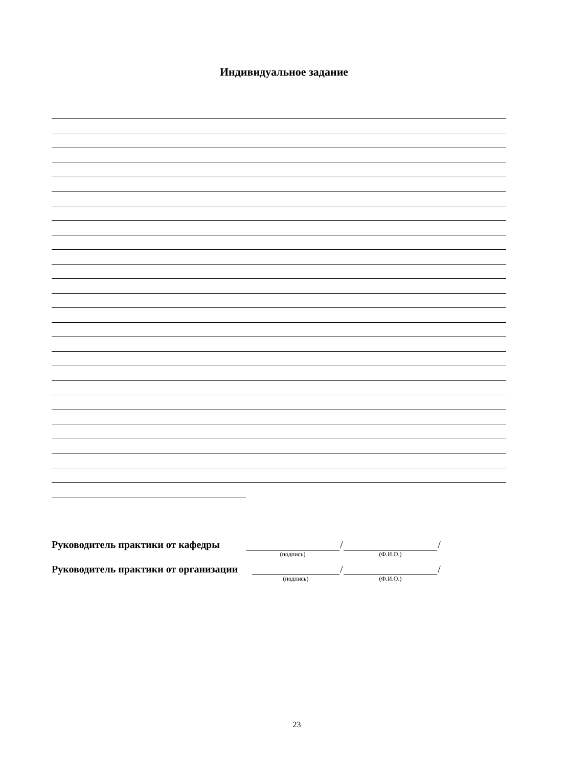Индивидуальное задание
Руководитель практики от кафедры
(подпись)
/
(Ф.И.О.)
/
Руководитель практики от организации
(подпись)
/
(Ф.И.О.)
/
23